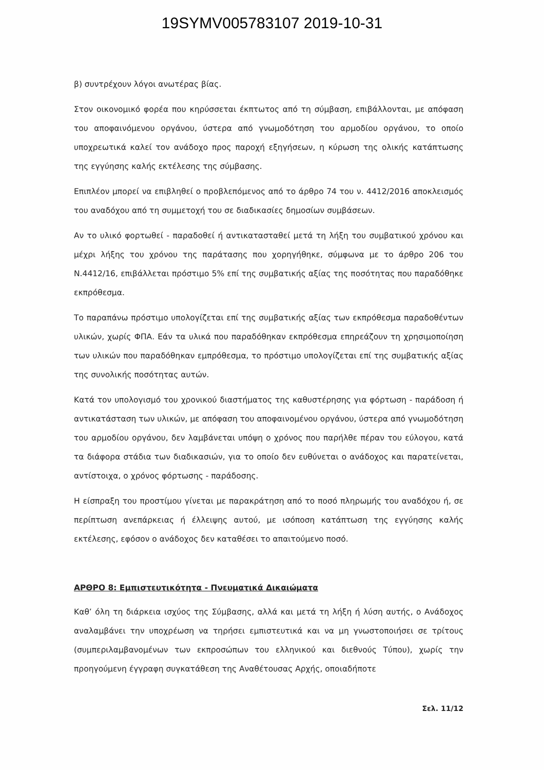19SYMV005783107 2019-10-31
β) συντρέχουν λόγοι ανωτέρας βίας.
Στον οικονομικό φορέα που κηρύσσεται έκπτωτος από τη σύμβαση, επιβάλλονται, με απόφαση του αποφαινόμενου οργάνου, ύστερα από γνωμοδότηση του αρμοδίου οργάνου, το οποίο υποχρεωτικά καλεί τον ανάδοχο προς παροχή εξηγήσεων, η κύρωση της ολικής κατάπτωσης της εγγύησης καλής εκτέλεσης της σύμβασης.
Επιπλέον μπορεί να επιβληθεί ο προβλεπόμενος από το άρθρο 74 του ν. 4412/2016 αποκλεισμός του αναδόχου από τη συμμετοχή του σε διαδικασίες δημοσίων συμβάσεων.
Αν το υλικό φορτωθεί - παραδοθεί ή αντικατασταθεί μετά τη λήξη του συμβατικού χρόνου και μέχρι λήξης του χρόνου της παράτασης που χορηγήθηκε, σύμφωνα με το άρθρο 206 του Ν.4412/16, επιβάλλεται πρόστιμο 5% επί της συμβατικής αξίας της ποσότητας που παραδόθηκε εκπρόθεσμα.
Το παραπάνω πρόστιμο υπολογίζεται επί της συμβατικής αξίας των εκπρόθεσμα παραδοθέντων υλικών, χωρίς ΦΠΑ. Εάν τα υλικά που παραδόθηκαν εκπρόθεσμα επηρεάζουν τη χρησιμοποίηση των υλικών που παραδόθηκαν εμπρόθεσμα, το πρόστιμο υπολογίζεται επί της συμβατικής αξίας της συνολικής ποσότητας αυτών.
Κατά τον υπολογισμό του χρονικού διαστήματος της καθυστέρησης για φόρτωση - παράδοση ή αντικατάσταση των υλικών, με απόφαση του αποφαινομένου οργάνου, ύστερα από γνωμοδότηση του αρμοδίου οργάνου, δεν λαμβάνεται υπόψη ο χρόνος που παρήλθε πέραν του εύλογου, κατά τα διάφορα στάδια των διαδικασιών, για το οποίο δεν ευθύνεται ο ανάδοχος και παρατείνεται, αντίστοιχα, ο χρόνος φόρτωσης - παράδοσης.
Η είσπραξη του προστίμου γίνεται με παρακράτηση από το ποσό πληρωμής του αναδόχου ή, σε περίπτωση ανεπάρκειας ή έλλειψης αυτού, με ισόποση κατάπτωση της εγγύησης καλής εκτέλεσης, εφόσον ο ανάδοχος δεν καταθέσει το απαιτούμενο ποσό.
ΑΡΘΡΟ 8: Εμπιστευτικότητα - Πνευματικά Δικαιώματα
Καθ’ όλη τη διάρκεια ισχύος της Σύμβασης, αλλά και μετά τη λήξη ή λύση αυτής, ο Ανάδοχος αναλαμβάνει την υποχρέωση να τηρήσει εμπιστευτικά και να μη γνωστοποιήσει σε τρίτους (συμπεριλαμβανομένων των εκπροσώπων του ελληνικού και διεθνούς Τύπου), χωρίς την προηγούμενη έγγραφη συγκατάθεση της Αναθέτουσας Αρχής, οποιαδήποτε
Σελ. 11/12